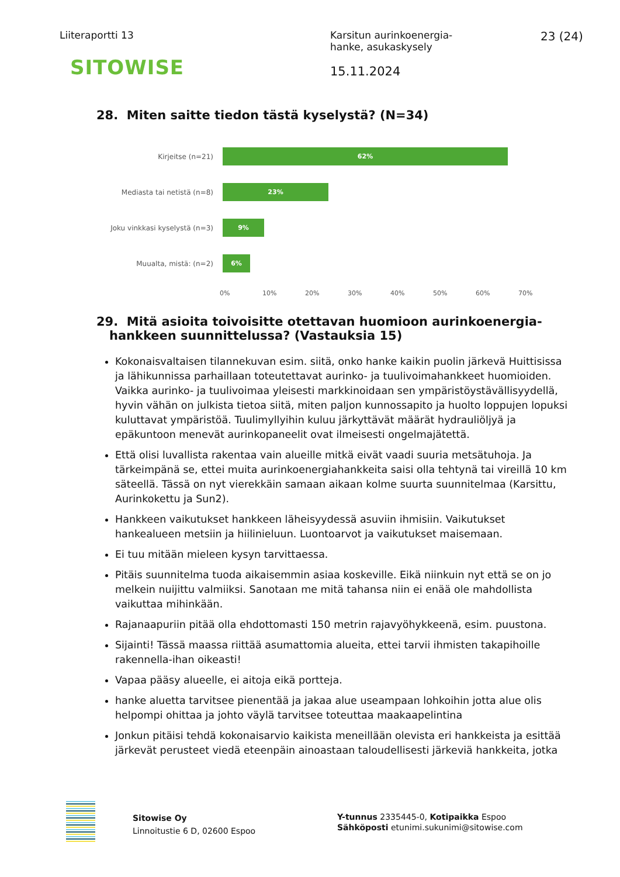Liiteraportti 13
SITOWISE
Karsitun aurinkoenergia-
hanke, asukaskysely
15.11.2024
23 (24)
28. Miten saitte tiedon tästä kyselystä? (N=34)
Kirjeitse (n=21)
62%
Mediasta tai netistä (n=8)
23%
Joku vinkkasi kyselystä (n=3)
9%
Muualta, mistä: (n=2)
6%
0% 10% 20% 30% 40% 50% 60% 70%
29. Mitä asioita toivoisitte otettavan huomioon aurinkoenergia-
hankkeen suunnittelussa? (Vastauksia 15)
Kokonaisvaltaisen tilannekuvan esim. siitä, onko hanke kaikin puolin järkevä Huittisissa ja lähikunnissa parhaillaan toteutettavat aurinko- ja tuulivoimahankkeet huomioiden. Vaikka aurinko- ja tuulivoimaa yleisesti markkinoidaan sen ympäristöystävällisyydellä, hyvin vähän on julkista tietoa siitä, miten paljon kunnossapito ja huolto loppujen lopuksi kuluttavat ympäristöä. Tuulimyllyihin kuluu järkyttävät määrät hydrauliöljyä ja epäkuntoon menevät aurinkopaneelit ovat ilmeisesti ongelmajätettä.
Että olisi luvallista rakentaa vain alueille mitkä eivät vaadi suuria metsätuhoja. Ja tärkeimpänä se, ettei muita aurinkoenergiahankkeita saisi olla tehtynä tai vireillä 10 km säteellä. Tässä on nyt vierekkäin samaan aikaan kolme suurta suunnitelmaa (Karsittu, Aurinkokettu ja Sun2).
Hankkeen vaikutukset hankkeen läheisyydessä asuviin ihmisiin. Vaikutukset hankealueen metsiin ja hiilinieluun. Luontoarvot ja vaikutukset maisemaan.
Ei tuu mitään mieleen kysyn tarvittaessa.
Pitäis suunnitelma tuoda aikaisemmin asiaa koskeville. Eikä niinkuin nyt että se on jo melkein nuijittu valmiiksi. Sanotaan me mitä tahansa niin ei enää ole mahdollista vaikuttaa mihinkään.
Rajanaapuriin pitää olla ehdottomasti 150 metrin rajavyöhykkeenä, esim. puustona.
Sijainti! Tässä maassa riittää asumattomia alueita, ettei tarvii ihmisten takapihoille rakennella-ihan oikeasti!
Vapaa pääsy alueelle, ei aitoja eikä portteja.
hanke aluetta tarvitsee pienentää ja jakaa alue useampaan lohkoihin jotta alue olis helpompi ohittaa ja johto väylä tarvitsee toteuttaa maakaapelintina
Jonkun pitäisi tehdä kokonaisarvio kaikista meneillään olevista eri hankkeista ja esittää järkevät perusteet viedä eteenpäin ainoastaan taloudellisesti järkeviä hankkeita, jotka
Sitowise Oy
Linnoitustie 6 D, 02600 Espoo
Y-tunnus 2335445-0, Kotipaikka Espoo
Sähköposti etunimi.sukunimi@sitowise.com